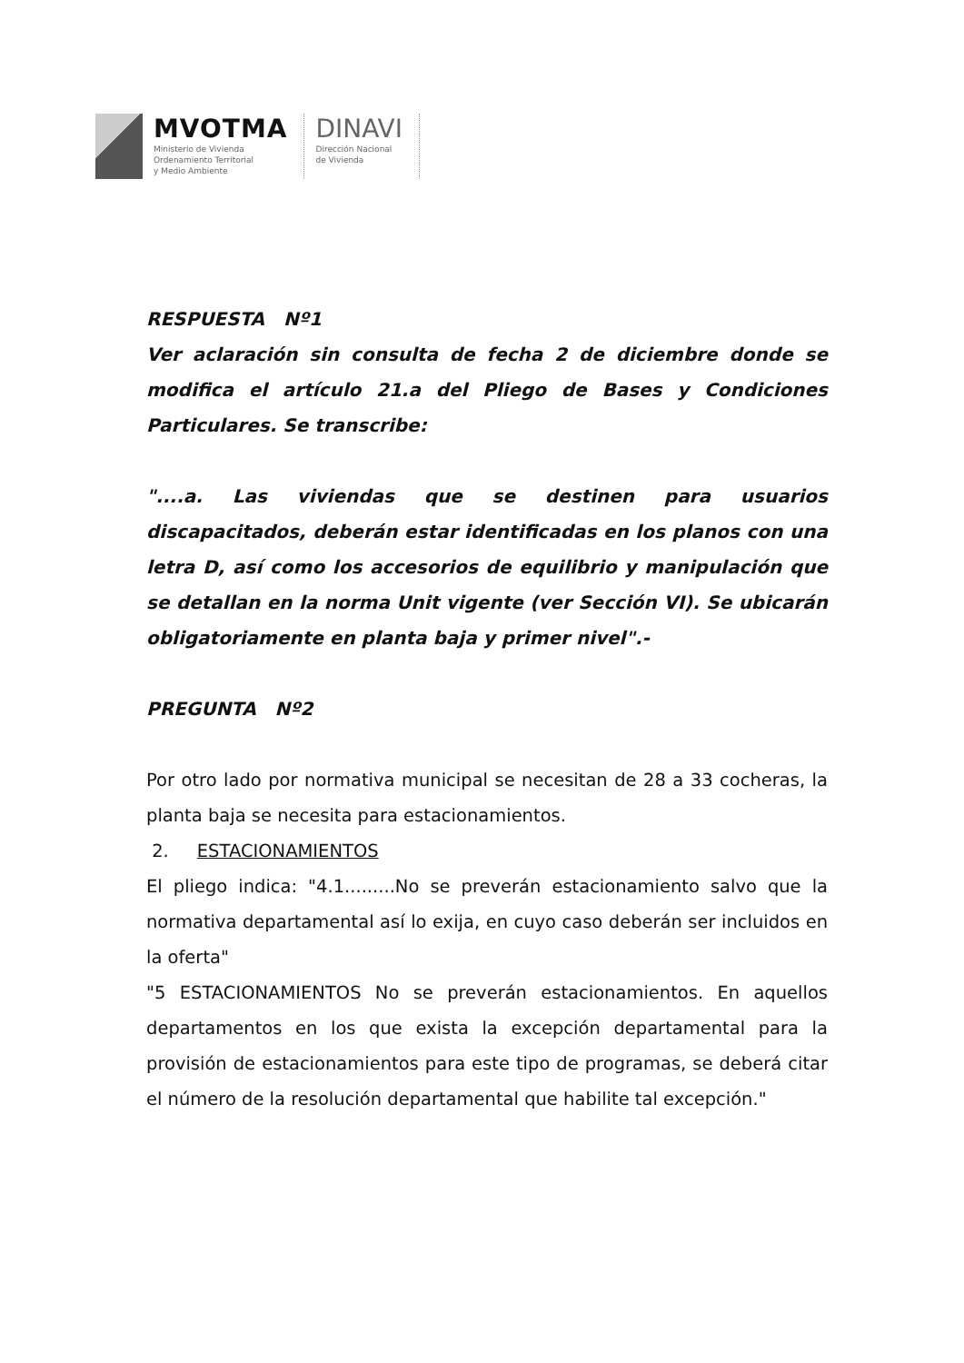MVOTMA
Ministerio de Vivienda
Ordenamiento Territorial
y Medio Ambiente
DINAVI
Dirección Nacional
de Vivienda
RESPUESTA Nº1
Ver aclaración sin consulta de fecha 2 de diciembre donde se modifica el artículo 21.a del Pliego de Bases y Condiciones Particulares. Se transcribe:
"....a. Las viviendas que se destinen para usuarios discapacitados, deberán estar identificadas en los planos con una letra D, así como los accesorios de equilibrio y manipulación que se detallan en la norma Unit vigente (ver Sección VI). Se ubicarán obligatoriamente en planta baja y primer nivel".-
PREGUNTA Nº2
Por otro lado por normativa municipal se necesitan de 28 a 33 cocheras, la planta baja se necesita para estacionamientos.
2. ESTACIONAMIENTOS
El pliego indica: "4.1.........No se preverán estacionamiento salvo que la normativa departamental así lo exija, en cuyo caso deberán ser incluidos en la oferta"
"5 ESTACIONAMIENTOS No se preverán estacionamientos. En aquellos departamentos en los que exista la excepción departamental para la provisión de estacionamientos para este tipo de programas, se deberá citar el número de la resolución departamental que habilite tal excepción."